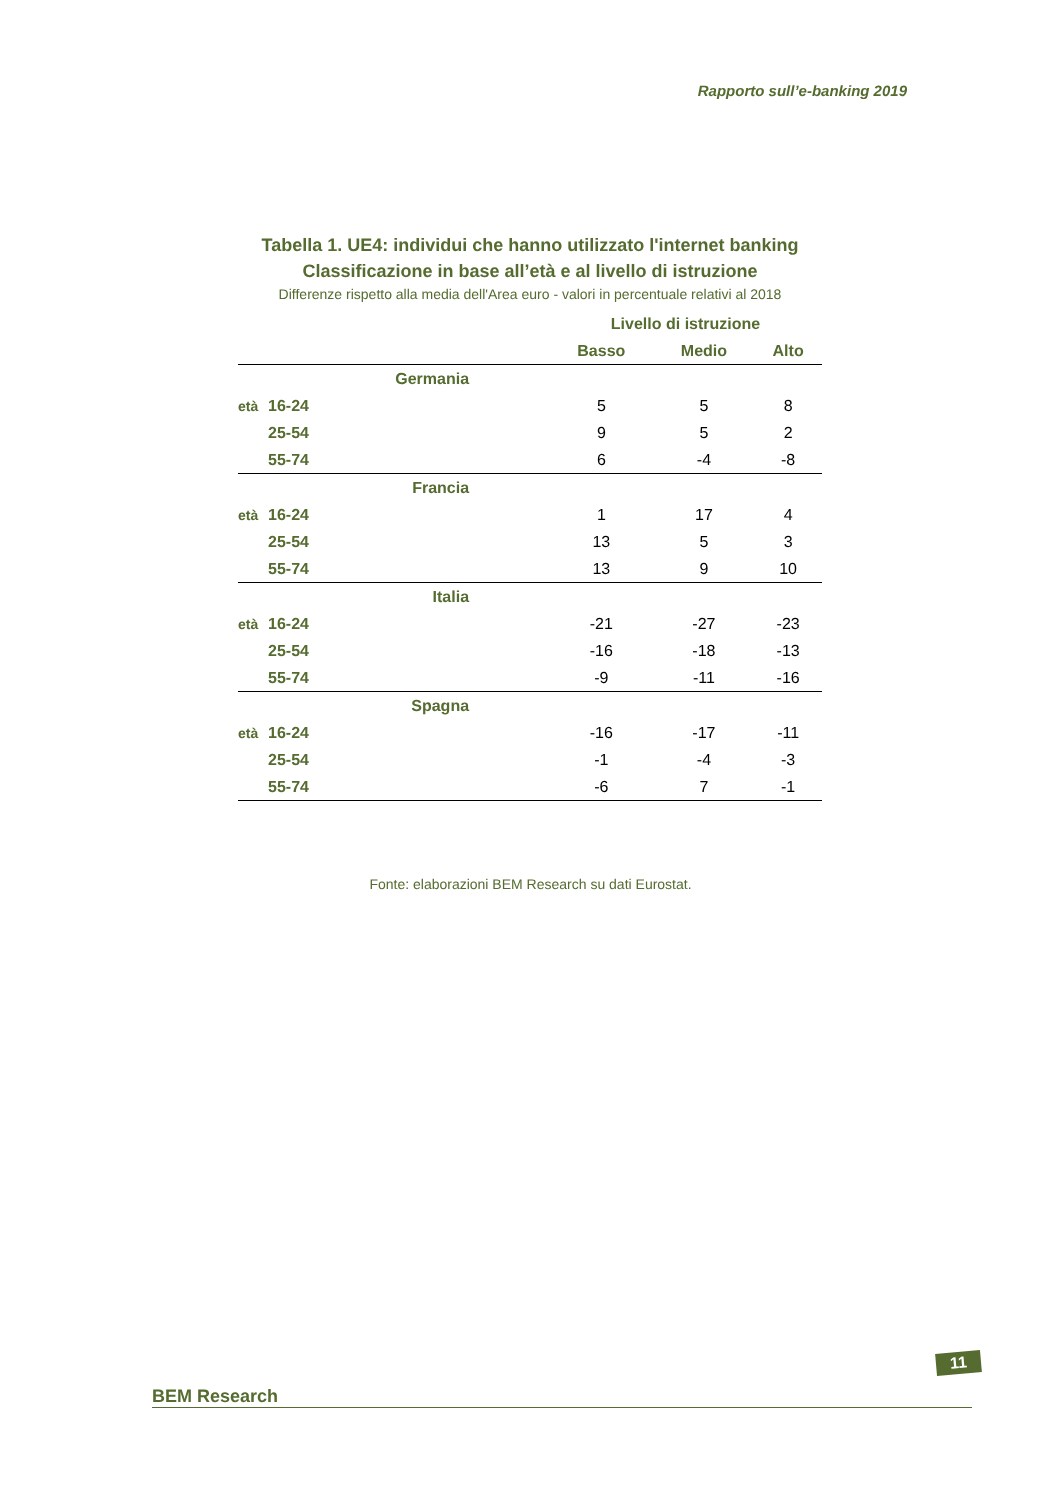Rapporto sull’e-banking 2019
Tabella 1. UE4: individui che hanno utilizzato l'internet banking
Classificazione in base all’età e al livello di istruzione
Differenze rispetto alla media dell'Area euro - valori in percentuale relativi al 2018
| | | Livello di istruzione | | |
| --- | --- | --- | --- | --- |
| | | Basso | Medio | Alto |
| | Germania | | | |
| età | 16-24 | 5 | 5 | 8 |
| | 25-54 | 9 | 5 | 2 |
| | 55-74 | 6 | -4 | -8 |
| | Francia | | | |
| età | 16-24 | 1 | 17 | 4 |
| | 25-54 | 13 | 5 | 3 |
| | 55-74 | 13 | 9 | 10 |
| | Italia | | | |
| età | 16-24 | -21 | -27 | -23 |
| | 25-54 | -16 | -18 | -13 |
| | 55-74 | -9 | -11 | -16 |
| | Spagna | | | |
| età | 16-24 | -16 | -17 | -11 |
| | 25-54 | -1 | -4 | -3 |
| | 55-74 | -6 | 7 | -1 |
Fonte: elaborazioni BEM Research su dati Eurostat.
BEM Research
11